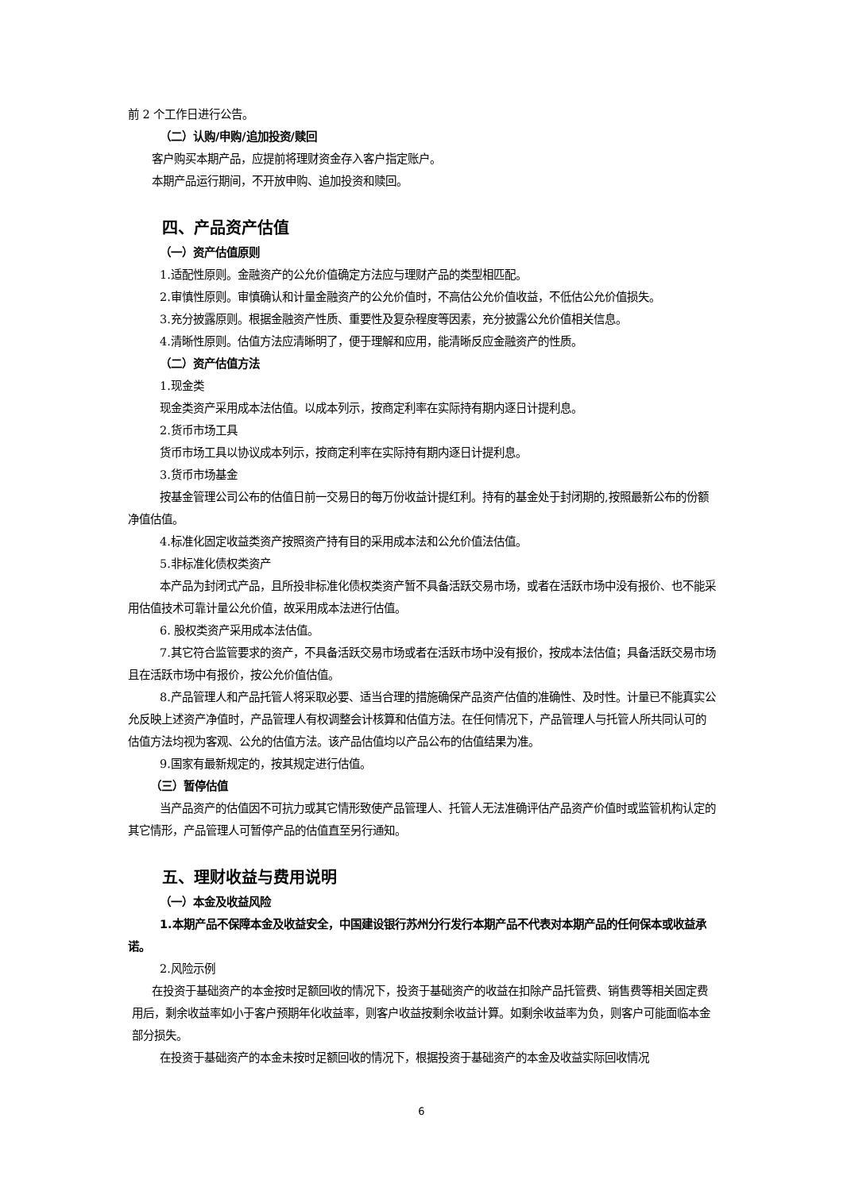前 2 个工作日进行公告。
（二）认购/申购/追加投资/赎回
客户购买本期产品，应提前将理财资金存入客户指定账户。
本期产品运行期间，不开放申购、追加投资和赎回。
四、产品资产估值
（一）资产估值原则
1.适配性原则。金融资产的公允价值确定方法应与理财产品的类型相匹配。
2.审慎性原则。审慎确认和计量金融资产的公允价值时，不高估公允价值收益，不低估公允价值损失。
3.充分披露原则。根据金融资产性质、重要性及复杂程度等因素，充分披露公允价值相关信息。
4.清晰性原则。估值方法应清晰明了，便于理解和应用，能清晰反应金融资产的性质。
（二）资产估值方法
1.现金类
现金类资产采用成本法估值。以成本列示，按商定利率在实际持有期内逐日计提利息。
2.货币市场工具
货币市场工具以协议成本列示，按商定利率在实际持有期内逐日计提利息。
3.货币市场基金
按基金管理公司公布的估值日前一交易日的每万份收益计提红利。持有的基金处于封闭期的,按照最新公布的份额净值估值。
4.标准化固定收益类资产按照资产持有目的采用成本法和公允价值法估值。
5.非标准化债权类资产
本产品为封闭式产品，且所投非标准化债权类资产暂不具备活跃交易市场，或者在活跃市场中没有报价、也不能采用估值技术可靠计量公允价值，故采用成本法进行估值。
6. 股权类资产采用成本法估值。
7.其它符合监管要求的资产，不具备活跃交易市场或者在活跃市场中没有报价，按成本法估值；具备活跃交易市场且在活跃市场中有报价，按公允价值估值。
8.产品管理人和产品托管人将采取必要、适当合理的措施确保产品资产估值的准确性、及时性。计量已不能真实公允反映上述资产净值时，产品管理人有权调整会计核算和估值方法。在任何情况下，产品管理人与托管人所共同认可的估值方法均视为客观、公允的估值方法。该产品估值均以产品公布的估值结果为准。
9.国家有最新规定的，按其规定进行估值。
（三）暂停估值
当产品资产的估值因不可抗力或其它情形致使产品管理人、托管人无法准确评估产品资产价值时或监管机构认定的其它情形，产品管理人可暂停产品的估值直至另行通知。
五、理财收益与费用说明
（一）本金及收益风险
1.本期产品不保障本金及收益安全，中国建设银行苏州分行发行本期产品不代表对本期产品的任何保本或收益承诺。
2.风险示例
在投资于基础资产的本金按时足额回收的情况下，投资于基础资产的收益在扣除产品托管费、销售费等相关固定费用后，剩余收益率如小于客户预期年化收益率，则客户收益按剩余收益计算。如剩余收益率为负，则客户可能面临本金部分损失。
在投资于基础资产的本金未按时足额回收的情况下，根据投资于基础资产的本金及收益实际回收情况
6